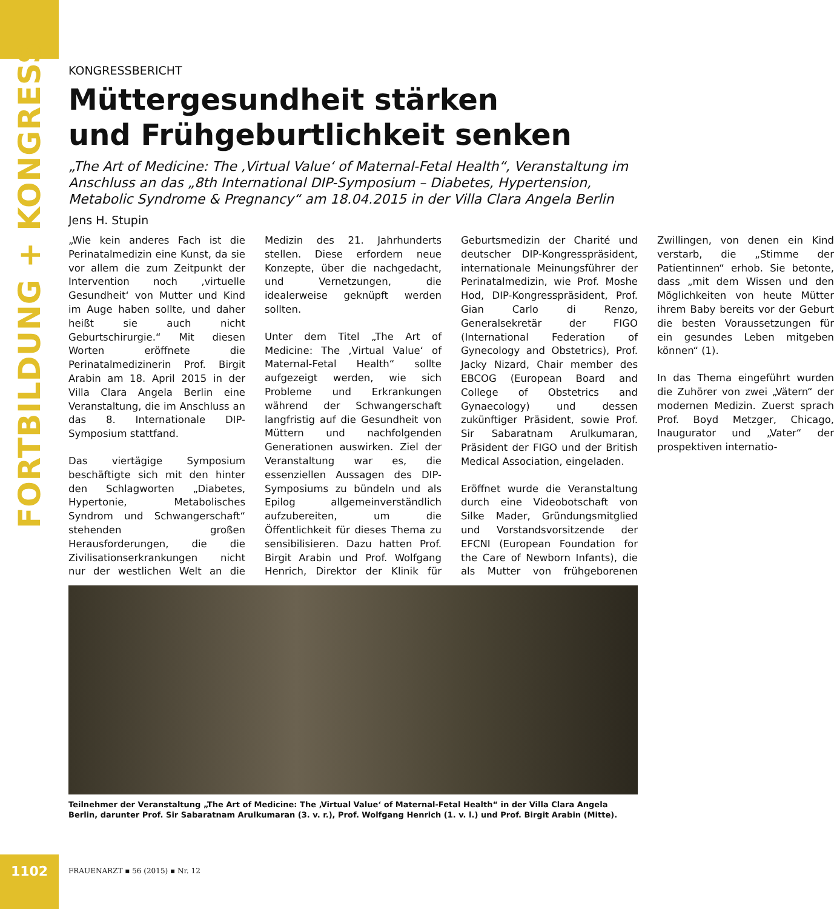FORTBILDUNG + KONGRESS
KONGRESSBERICHT
Müttergesundheit stärken
und Frühgeburtlichkeit senken
„The Art of Medicine: The ‚Virtual Value‘ of Maternal-Fetal Health“, Veranstaltung im Anschluss an das „8th International DIP-Symposium – Diabetes, Hypertension, Metabolic Syndrome & Pregnancy“ am 18.04.2015 in der Villa Clara Angela Berlin
Jens H. Stupin
„Wie kein anderes Fach ist die Perinatalmedizin eine Kunst, da sie vor allem die zum Zeitpunkt der Intervention noch ‚virtuelle Gesundheit‘ von Mutter und Kind im Auge haben sollte, und daher heißt sie auch nicht Geburtschirurgie.“ Mit diesen Worten eröffnete die Perinatalmedizinerin Prof. Birgit Arabin am 18. April 2015 in der Villa Clara Angela Berlin eine Veranstaltung, die im Anschluss an das 8. Internationale DIP-Symposium stattfand.
Das viertägige Symposium beschäftigte sich mit den hinter den Schlagworten „Diabetes, Hypertonie, Metabolisches Syndrom und Schwangerschaft“ stehenden großen Herausforderungen, die die Zivilisationserkrankungen nicht nur der westlichen Welt an die Medizin des 21. Jahrhunderts stellen. Diese erfordern neue Konzepte, über die nachgedacht, und Vernetzungen, die idealerweise geknüpft werden sollten.
Unter dem Titel „The Art of Medicine: The ‚Virtual Value‘ of Maternal-Fetal Health“ sollte aufgezeigt werden, wie sich Probleme und Erkrankungen während der Schwangerschaft langfristig auf die Gesundheit von Müttern und nachfolgenden Generationen auswirken. Ziel der Veranstaltung war es, die essenziellen Aussagen des DIP-Symposiums zu bündeln und als Epilog allgemeinverständlich aufzubereiten, um die Öffentlichkeit für dieses Thema zu sensibilisieren. Dazu hatten Prof. Birgit Arabin und Prof. Wolfgang Henrich, Direktor der Klinik für Geburtsmedizin der Charité und deutscher DIP-Kongresspräsident, internationale Meinungsführer der Perinatalmedizin, wie Prof. Moshe Hod, DIP-Kongresspräsident, Prof. Gian Carlo di Renzo, Generalsekretär der FIGO (International Federation of Gynecology and Obstetrics), Prof. Jacky Nizard, Chair member des EBCOG (European Board and College of Obstetrics and Gynaecology) und dessen zukünftiger Präsident, sowie Prof. Sir Sabaratnam Arulkumaran, Präsident der FIGO und der British Medical Association, eingeladen.
Eröffnet wurde die Veranstaltung durch eine Videobotschaft von Silke Mader, Gründungsmitglied und Vorstandsvorsitzende der EFCNI (European Foundation for the Care of Newborn Infants), die als Mutter von frühgeborenen Zwillingen, von denen ein Kind verstarb, die „Stimme der Patientinnen“ erhob. Sie betonte, dass „mit dem Wissen und den Möglichkeiten von heute Mütter ihrem Baby bereits vor der Geburt die besten Voraussetzungen für ein gesundes Leben mitgeben können“ (1).
In das Thema eingeführt wurden die Zuhörer von zwei „Vätern“ der modernen Medizin. Zuerst sprach Prof. Boyd Metzger, Chicago, Inaugurator und „Vater“ der prospektiven internatio-
Teilnehmer der Veranstaltung „The Art of Medicine: The ‚Virtual Value‘ of Maternal-Fetal Health“ in der Villa Clara Angela Berlin, darunter Prof. Sir Sabaratnam Arulkumaran (3. v. r.), Prof. Wolfgang Henrich (1. v. l.) und Prof. Birgit Arabin (Mitte).
1102
FRAUENARZT ▪ 56 (2015) ▪ Nr. 12